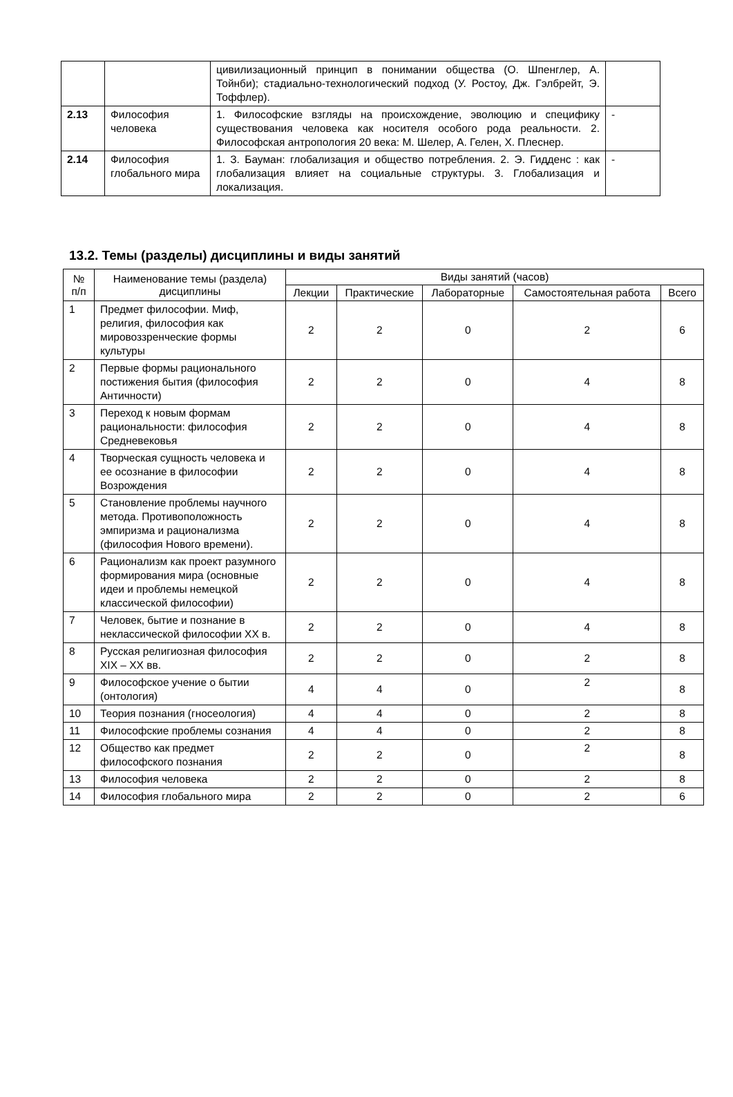| | | цивилизационный принцип в понимании общества (О. Шпенглер, А. Тойнби); стадиально-технологический подход (У. Ростоу, Дж. Гэлбрейт, Э. Тоффлер). | |
| 2.13 | Философия человека | 1. Философские взгляды на происхождение, эволюцию и специфику существования человека как носителя особого рода реальности. 2. Философская антропология 20 века: М. Шелер, А. Гелен, Х. Плеснер. | - |
| 2.14 | Философия глобального мира | 1. З. Бауман: глобализация и общество потребления. 2. Э. Гидденс : как глобализация влияет на социальные структуры. 3. Глобализация и локализация. | - |
13.2. Темы (разделы) дисциплины и виды занятий
| № п/п | Наименование темы (раздела) дисциплины | Виды занятий (часов) | | | | |
| --- | --- | --- | --- | --- | --- | --- |
| | | Лекции | Практические | Лабораторные | Самостоятельная работа | Всего |
| 1 | Предмет философии. Миф, религия, философия как мировоззренческие формы культуры | 2 | 2 | 0 | 2 | 6 |
| 2 | Первые формы рационального постижения бытия (философия Античности) | 2 | 2 | 0 | 4 | 8 |
| 3 | Переход к новым формам рациональности: философия Средневековья | 2 | 2 | 0 | 4 | 8 |
| 4 | Творческая сущность человека и ее осознание в философии Возрождения | 2 | 2 | 0 | 4 | 8 |
| 5 | Становление проблемы научного метода. Противоположность эмпиризма и рационализма (философия Нового времени). | 2 | 2 | 0 | 4 | 8 |
| 6 | Рационализм как проект разумного формирования мира (основные идеи и проблемы немецкой классической философии) | 2 | 2 | 0 | 4 | 8 |
| 7 | Человек, бытие и познание в неклассической философии XX в. | 2 | 2 | 0 | 4 | 8 |
| 8 | Русская религиозная философия XIX – XX вв. | 2 | 2 | 0 | 2 | 8 |
| 9 | Философское учение о бытии (онтология) | 4 | 4 | 0 | 2 | 8 |
| 10 | Теория познания (гносеология) | 4 | 4 | 0 | 2 | 8 |
| 11 | Философские проблемы сознания | 4 | 4 | 0 | 2 | 8 |
| 12 | Общество как предмет философского познания | 2 | 2 | 0 | 2 | 8 |
| 13 | Философия человека | 2 | 2 | 0 | 2 | 8 |
| 14 | Философия глобального мира | 2 | 2 | 0 | 2 | 6 |